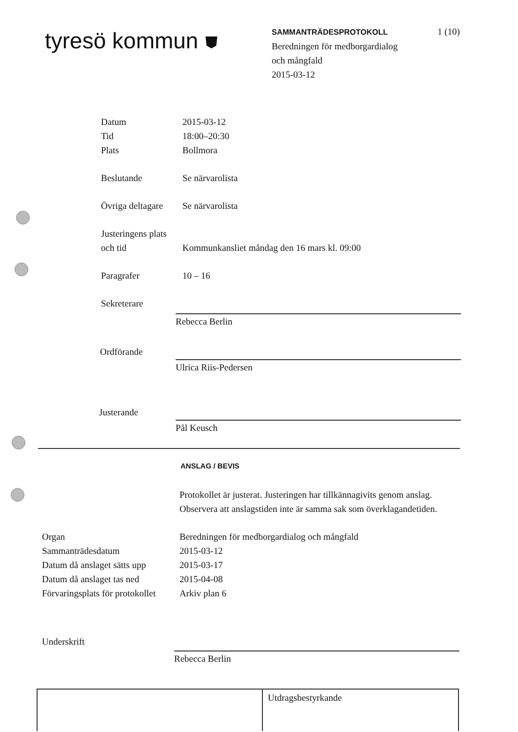tyresö kommun ⛊
SAMMANTRÄDESPROTOKOLL
Beredningen för medborgardialog
och mångfald
2015-03-12
1 (10)
| Datum | 2015-03-12 |
| Tid | 18:00–20:30 |
| Plats | Bollmora |
| Beslutande | Se närvarolista |
| Övriga deltagare | Se närvarolista |
| Justeringens plats och tid | Kommunkansliet måndag den 16 mars kl. 09:00 |
| Paragrafer | 10 – 16 |
| Sekreterare | |
Rebecca Berlin
Ordförande
Ulrica Riis-Pedersen
Justerande
Pål Keusch
ANSLAG / BEVIS
Protokollet är justerat. Justeringen har tillkännagivits genom anslag.
Observera att anslagstiden inte är samma sak som överklagandetiden.
| Organ | Beredningen för medborgardialog och mångfald |
| Sammanträdesdatum | 2015-03-12 |
| Datum då anslaget sätts upp | 2015-03-17 |
| Datum då anslaget tas ned | 2015-04-08 |
| Förvaringsplats för protokollet | Arkiv plan 6 |
| Underskrift | |
Rebecca Berlin
Utdragsbestyrkande